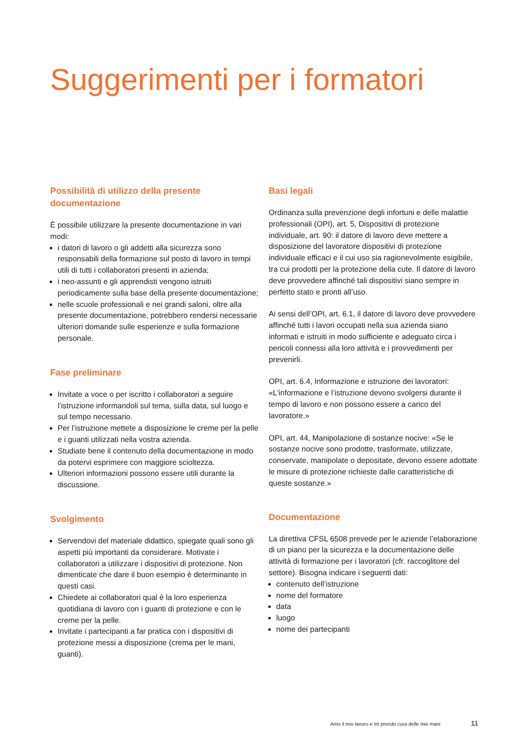Suggerimenti per i formatori
Possibilità di utilizzo della presente documentazione
È possibile utilizzare la presente documentazione in vari modi:
i datori di lavoro o gli addetti alla sicurezza sono responsabili della formazione sul posto di lavoro in tempi utili di tutti i collaboratori presenti in azienda;
i neo-assunti e gli apprendisti vengono istruiti periodicamente sulla base della presente documentazione;
nelle scuole professionali e nei grandi saloni, oltre alla presente documentazione, potrebbero rendersi necessarie ulteriori domande sulle esperienze e sulla formazione personale.
Fase preliminare
Invitate a voce o per iscritto i collaboratori a seguire l’istruzione informandoli sul tema, sulla data, sul luogo e sul tempo necessario.
Per l’istruzione mettete a disposizione le creme per la pelle e i guanti utilizzati nella vostra azienda.
Studiate bene il contenuto della documentazione in modo da potervi esprimere con maggiore scioltezza.
Ulteriori informazioni possono essere utili durante la discussione.
Svolgimento
Servendovi del materiale didattico, spiegate quali sono gli aspetti più importanti da considerare. Motivate i collaboratori a utilizzare i dispositivi di protezione. Non dimenticate che dare il buon esempio è determinante in questi casi.
Chiedete ai collaboratori qual è la loro esperienza quotidiana di lavoro con i guanti di protezione e con le creme per la pelle.
Invitate i partecipanti a far pratica con i dispositivi di protezione messi a disposizione (crema per le mani, guanti).
Basi legali
Ordinanza sulla prevenzione degli infortuni e delle malattie professionali (OPI), art. 5, Dispositivi di protezione individuale, art. 90: il datore di lavoro deve mettere a disposizione del lavoratore dispositivi di protezione individuale efficaci e il cui uso sia ragionevolmente esigibile, tra cui prodotti per la protezione della cute. Il datore di lavoro deve provvedere affinché tali dispositivi siano sempre in perfetto stato e pronti all’uso.
Ai sensi dell’OPI, art. 6.1, il datore di lavoro deve provvedere affinché tutti i lavori occupati nella sua azienda siano informati e istruiti in modo sufficiente e adeguato circa i pericoli connessi alla loro attività e i provvedimenti per prevenirli.
OPI, art. 6.4, Informazione e istruzione dei lavoratori: «L’informazione e l’istruzione devono svolgersi durante il tempo di lavoro e non possono essere a carico del lavoratore.»
OPI, art. 44, Manipolazione di sostanze nocive: «Se le sostanze nocive sono prodotte, trasformate, utilizzate, conservate, manipolate o depositate, devono essere adottate le misure di protezione richieste dalle caratteristiche di queste sostanze.»
Documentazione
La direttiva CFSL 6508 prevede per le aziende l’elaborazione di un piano per la sicurezza e la documentazione delle attività di formazione per i lavoratori (cfr. raccoglitore del settore). Bisogna indicare i seguenti dati:
contenuto dell’istruzione
nome del formatore
data
luogo
nome dei partecipanti
Amo il mio lavoro e mi prendo cura delle mie mani
11